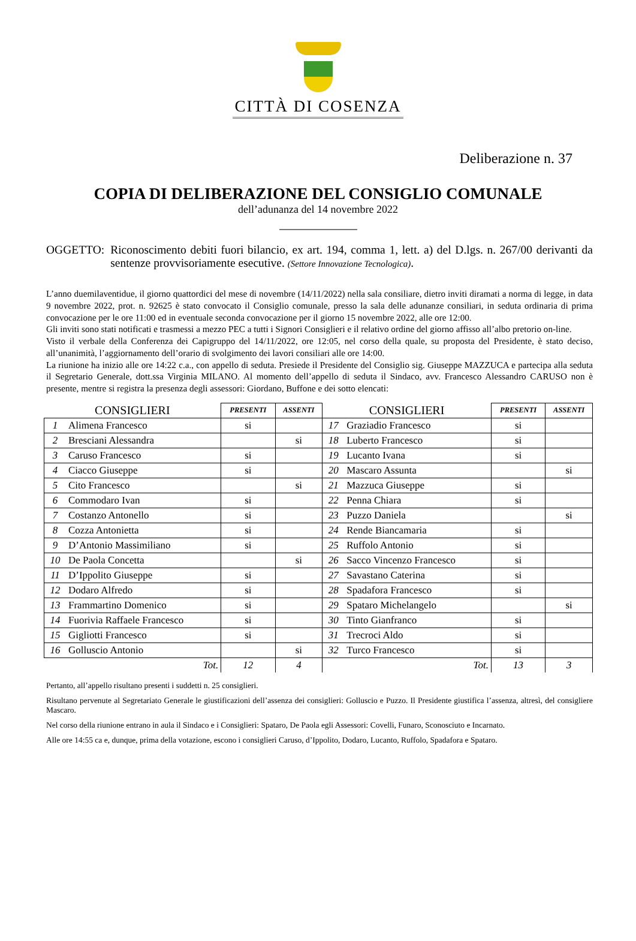CITTÀ DI COSENZA
Deliberazione n. 37
COPIA DI DELIBERAZIONE DEL CONSIGLIO COMUNALE
dell’adunanza del 14 novembre 2022
OGGETTO: Riconoscimento debiti fuori bilancio, ex art. 194, comma 1, lett. a) del D.lgs. n. 267/00 derivanti da sentenze provvisoriamente esecutive. (Settore Innovazione Tecnologica).
L’anno duemilaventidue, il giorno quattordici del mese di novembre (14/11/2022) nella sala consiliare, dietro inviti diramati a norma di legge, in data 9 novembre 2022, prot. n. 92625 è stato convocato il Consiglio comunale, presso la sala delle adunanze consiliari, in seduta ordinaria di prima convocazione per le ore 11:00 ed in eventuale seconda convocazione per il giorno 15 novembre 2022, alle ore 12:00.
Gli inviti sono stati notificati e trasmessi a mezzo PEC a tutti i Signori Consiglieri e il relativo ordine del giorno affisso all’albo pretorio on-line.
Visto il verbale della Conferenza dei Capigruppo del 14/11/2022, ore 12:05, nel corso della quale, su proposta del Presidente, è stato deciso, all’unanimità, l’aggiornamento dell’orario di svolgimento dei lavori consiliari alle ore 14:00.
La riunione ha inizio alle ore 14:22 c.a., con appello di seduta. Presiede il Presidente del Consiglio sig. Giuseppe MAZZUCA e partecipa alla seduta il Segretario Generale, dott.ssa Virginia MILANO. Al momento dell’appello di seduta il Sindaco, avv. Francesco Alessandro CARUSO non è presente, mentre si registra la presenza degli assessori: Giordano, Buffone e dei sotto elencati:
| CONSIGLIERI | | PRESENTI | ASSENTI | CONSIGLIERI | | PRESENTI | ASSENTI |
| --- | --- | --- | --- | --- | --- | --- | --- |
| 1 | Alimena Francesco | si | | 17 | Graziadio Francesco | si | |
| 2 | Bresciani Alessandra | | si | 18 | Luberto Francesco | si | |
| 3 | Caruso Francesco | si | | 19 | Lucanto Ivana | si | |
| 4 | Ciacco Giuseppe | si | | 20 | Mascaro Assunta | | si |
| 5 | Cito Francesco | | si | 21 | Mazzuca Giuseppe | si | |
| 6 | Commodaro Ivan | si | | 22 | Penna Chiara | si | |
| 7 | Costanzo Antonello | si | | 23 | Puzzo Daniela | | si |
| 8 | Cozza Antonietta | si | | 24 | Rende Biancamaria | si | |
| 9 | D’Antonio Massimiliano | si | | 25 | Ruffolo Antonio | si | |
| 10 | De Paola Concetta | | si | 26 | Sacco Vincenzo Francesco | si | |
| 11 | D’Ippolito Giuseppe | si | | 27 | Savastano Caterina | si | |
| 12 | Dodaro Alfredo | si | | 28 | Spadafora Francesco | si | |
| 13 | Frammartino Domenico | si | | 29 | Spataro Michelangelo | | si |
| 14 | Fuorivia Raffaele Francesco | si | | 30 | Tinto Gianfranco | si | |
| 15 | Gigliotti Francesco | si | | 31 | Trecroci Aldo | si | |
| 16 | Golluscio Antonio | | si | 32 | Turco Francesco | si | |
| Tot. | | 12 | 4 | Tot. | | 13 | 3 |
Pertanto, all’appello risultano presenti i suddetti n. 25 consiglieri.
Risultano pervenute al Segretariato Generale le giustificazioni dell’assenza dei consiglieri: Golluscio e Puzzo. Il Presidente giustifica l’assenza, altresì, del consigliere Mascaro.
Nel corso della riunione entrano in aula il Sindaco e i Consiglieri: Spataro, De Paola egli Assessori: Covelli, Funaro, Sconosciuto e Incarnato.
Alle ore 14:55 ca e, dunque, prima della votazione, escono i consiglieri Caruso, d’Ippolito, Dodaro, Lucanto, Ruffolo, Spadafora e Spataro.